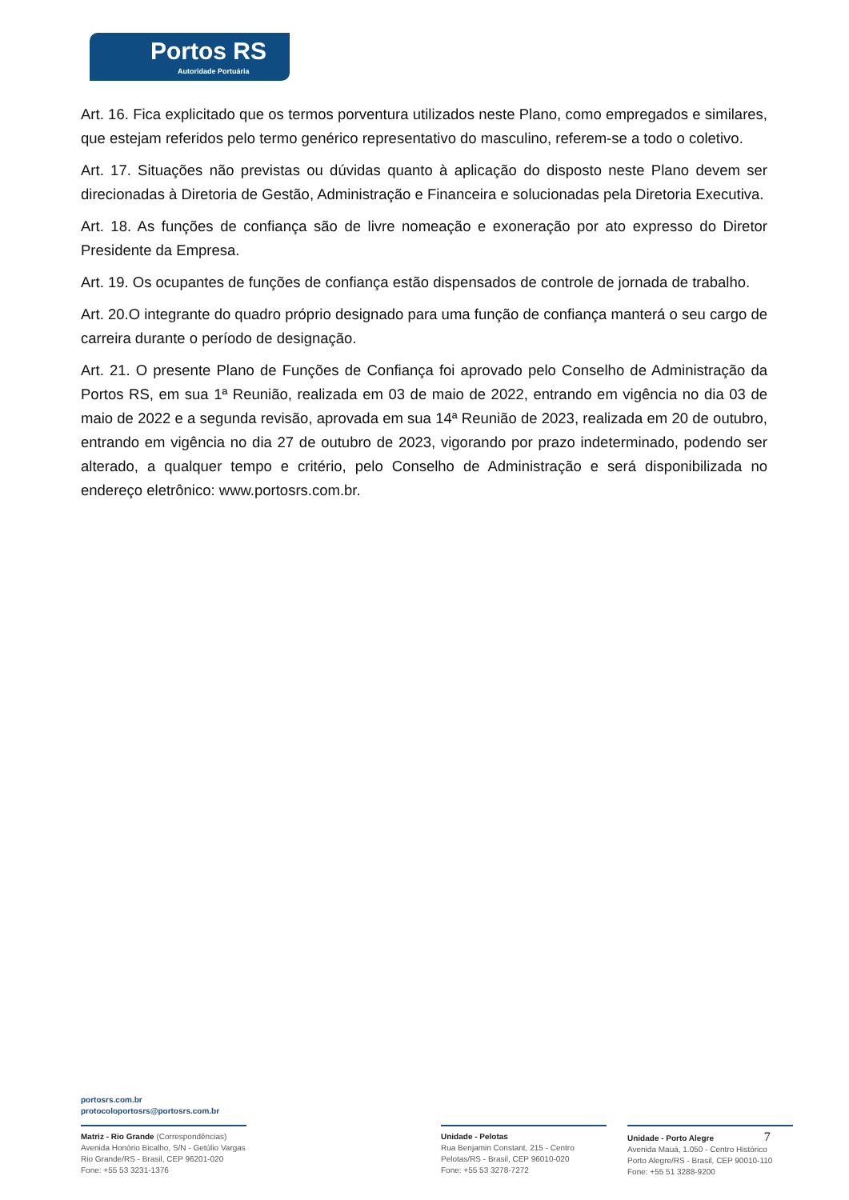Portos RS
Autoridade Portuária
Art. 16. Fica explicitado que os termos porventura utilizados neste Plano, como empregados e similares, que estejam referidos pelo termo genérico representativo do masculino, referem-se a todo o coletivo.
Art. 17. Situações não previstas ou dúvidas quanto à aplicação do disposto neste Plano devem ser direcionadas à Diretoria de Gestão, Administração e Financeira e solucionadas pela Diretoria Executiva.
Art. 18. As funções de confiança são de livre nomeação e exoneração por ato expresso do Diretor Presidente da Empresa.
Art. 19. Os ocupantes de funções de confiança estão dispensados de controle de jornada de trabalho.
Art. 20.O integrante do quadro próprio designado para uma função de confiança manterá o seu cargo de carreira durante o período de designação.
Art. 21. O presente Plano de Funções de Confiança foi aprovado pelo Conselho de Administração da Portos RS, em sua 1ª Reunião, realizada em 03 de maio de 2022, entrando em vigência no dia 03 de maio de 2022 e a segunda revisão, aprovada em sua 14ª Reunião de 2023, realizada em 20 de outubro, entrando em vigência no dia 27 de outubro de 2023, vigorando por prazo indeterminado, podendo ser alterado, a qualquer tempo e critério, pelo Conselho de Administração e será disponibilizada no endereço eletrônico: www.portosrs.com.br.
portosrs.com.br
protocoloportosrs@portosrs.com.br
Matriz - Rio Grande (Correspondências)
Avenida Honório Bicalho, S/N - Getúlio Vargas
Rio Grande/RS - Brasil, CEP 96201-020
Fone: +55 53 3231-1376
Unidade - Pelotas
Rua Benjamin Constant, 215 - Centro
Pelotas/RS - Brasil, CEP 96010-020
Fone: +55 53 3278-7272
Unidade - Porto Alegre 7
Avenida Mauá, 1.050 - Centro Histórico
Porto Alegre/RS - Brasil, CEP 90010-110
Fone: +55 51 3288-9200